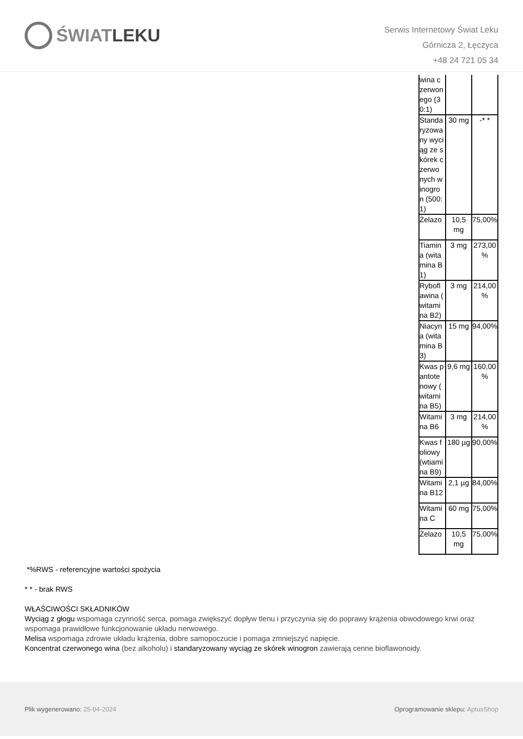ŚWIAT LEKU
Serwis Internetowy Świat Leku
Górnicza 2, Łęczyca
+48 24 721 05 34
| wina c zerwon ego (30:1) | | |
| Standa ryzowa ny wyciąg ze skórek czerwo nych w inogro n (500:1) | 30 mg | -* * |
| Żelazo | 10,5 mg | 75,00% |
| Tiamin a (wita mina B1) | 3 mg | 273,00 % |
| Rybofl awina ( witami na B2) | 3 mg | 214,00 % |
| Niacyn a (wita mina B3) | 15 mg | 94,00% |
| Kwas p antote nowy ( witami na B5) | 9,6 mg | 160,00 % |
| Witami na B6 | 3 mg | 214,00 % |
| Kwas foliowy (wtiami na B9) | 180 µg | 90,00% |
| Witami na B12 | 2,1 µg | 84,00% |
| Witami na C | 60 mg | 75,00% |
| Żelazo | 10,5 mg | 75,00% |
*%RWS - referencyjne wartości spożycia
* * - brak RWS
WŁAŚCIWOŚCI SKŁADNIKÓW
Wyciąg z głogu wspomaga czynność serca, pomaga zwiększyć dopływ tlenu i przyczynia się do poprawy krążenia obwodowego krwi oraz wspomaga prawidłowe funkcjonowanie układu nerwowego.
Melisa wspomaga zdrowie układu krążenia, dobre samopoczucie i pomaga zmniejszyć napięcie.
Koncentrat czerwonego wina (bez alkoholu) i standaryzowany wyciąg ze skórek winogron zawierają cenne bioflawonoidy.
Plik wygenerowano: 25-04-2024
Oprogramowanie sklepu: AptusShop